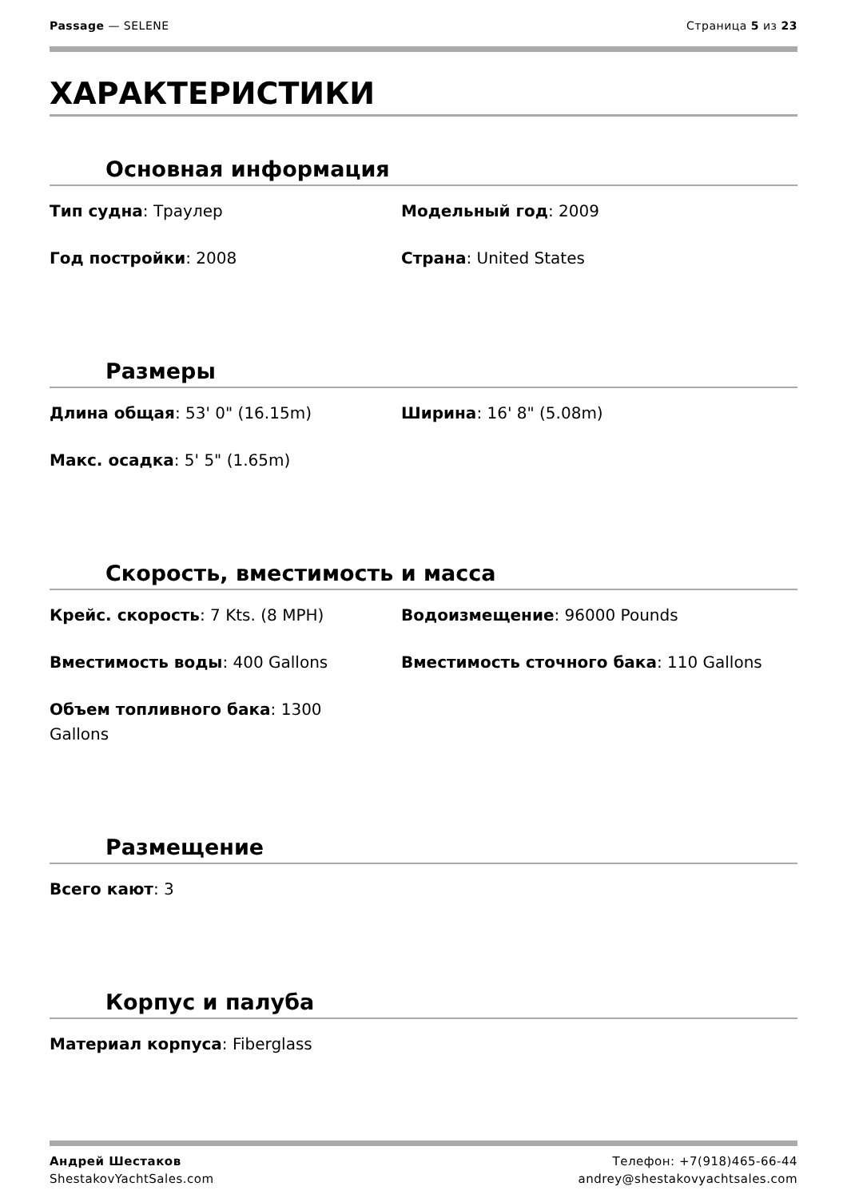Passage — SELENE Страница 5 из 23
ХАРАКТЕРИСТИКИ
Основная информация
Тип судна: Траулер
Модельный год: 2009
Год постройки: 2008
Страна: United States
Размеры
Длина общая: 53' 0" (16.15m)
Ширина: 16' 8" (5.08m)
Макс. осадка: 5' 5" (1.65m)
Скорость, вместимость и масса
Крейс. скорость: 7 Kts. (8 MPH)
Водоизмещение: 96000 Pounds
Вместимость воды: 400 Gallons
Вместимость сточного бака: 110 Gallons
Объем топливного бака: 1300 Gallons
Размещение
Всего кают: 3
Корпус и палуба
Материал корпуса: Fiberglass
Андрей Шестаков
ShestakovYachtSales.com
Телефон: +7(918)465-66-44
andrey@shestakovyachtsales.com